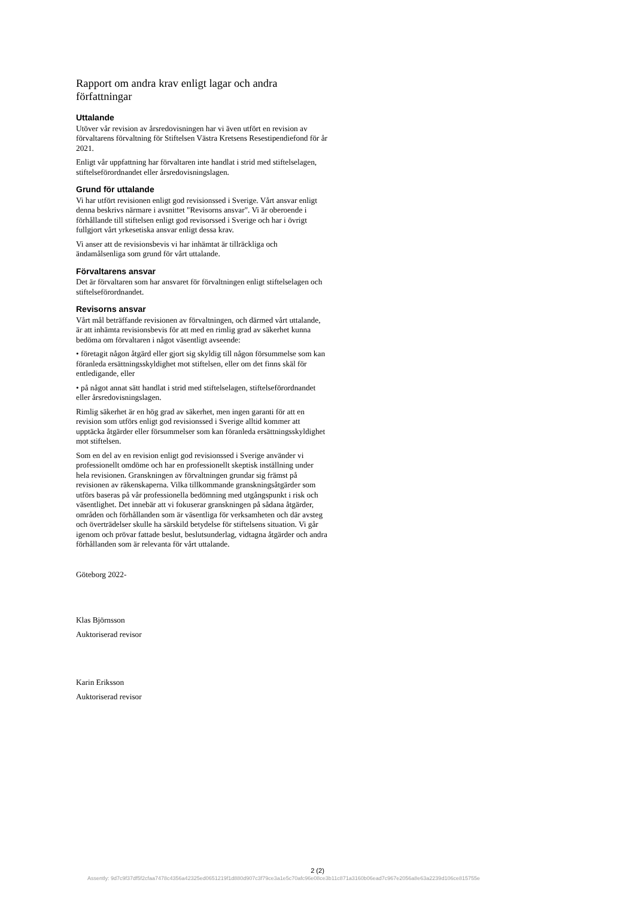Rapport om andra krav enligt lagar och andra författningar
Uttalande
Utöver vår revision av årsredovisningen har vi även utfört en revision av förvaltarens förvaltning för Stiftelsen Västra Kretsens Resestipendiefond för år 2021.
Enligt vår uppfattning har förvaltaren inte handlat i strid med stiftelselagen, stiftelseförordnandet eller årsredovisningslagen.
Grund för uttalande
Vi har utfört revisionen enligt god revisionssed i Sverige. Vårt ansvar enligt denna beskrivs närmare i avsnittet "Revisorns ansvar". Vi är oberoende i förhållande till stiftelsen enligt god revisorssed i Sverige och har i övrigt fullgjort vårt yrkesetiska ansvar enligt dessa krav.
Vi anser att de revisionsbevis vi har inhämtat är tillräckliga och ändamålsenliga som grund för vårt uttalande.
Förvaltarens ansvar
Det är förvaltaren som har ansvaret för förvaltningen enligt stiftelselagen och stiftelseförordnandet.
Revisorns ansvar
Vårt mål beträffande revisionen av förvaltningen, och därmed vårt uttalande, är att inhämta revisionsbevis för att med en rimlig grad av säkerhet kunna bedöma om förvaltaren i något väsentligt avseende:
• företagit någon åtgärd eller gjort sig skyldig till någon försummelse som kan föranleda ersättningsskyldighet mot stiftelsen, eller om det finns skäl för entledigande, eller
• på något annat sätt handlat i strid med stiftelselagen, stiftelseförordnandet eller årsredovisningslagen.
Rimlig säkerhet är en hög grad av säkerhet, men ingen garanti för att en revision som utförs enligt god revisionssed i Sverige alltid kommer att upptäcka åtgärder eller försummelser som kan föranleda ersättningsskyldighet mot stiftelsen.
Som en del av en revision enligt god revisionssed i Sverige använder vi professionellt omdöme och har en professionellt skeptisk inställning under hela revisionen. Granskningen av förvaltningen grundar sig främst på revisionen av räkenskaperna. Vilka tillkommande granskningsåtgärder som utförs baseras på vår professionella bedömning med utgångspunkt i risk och väsentlighet. Det innebär att vi fokuserar granskningen på sådana åtgärder, områden och förhållanden som är väsentliga för verksamheten och där avsteg och överträdelser skulle ha särskild betydelse för stiftelsens situation. Vi går igenom och prövar fattade beslut, beslutsunderlag, vidtagna åtgärder och andra förhållanden som är relevanta för vårt uttalande.
Göteborg 2022-
Klas Björnsson
Auktoriserad revisor
Karin Eriksson
Auktoriserad revisor
2 (2)
Assently: 9d7c9f37df5f2cfaa7478c4356a42325ed0651219f1d880d907c3f79ce3a1e5c70afc96e08ce3b11c871a3160b06ead7c967e2056a8e63a2239d106ce815755e